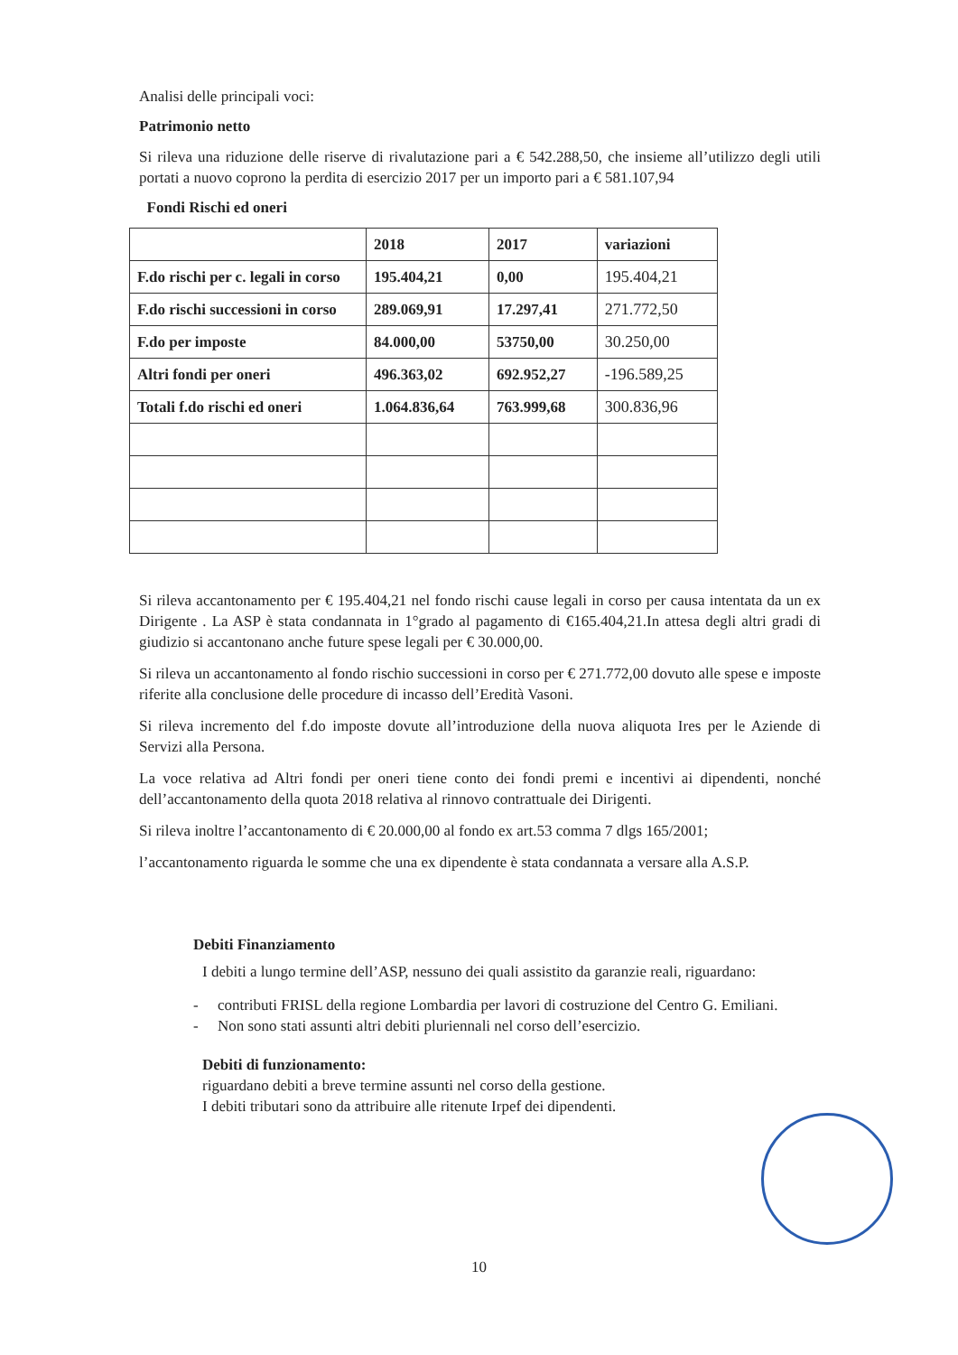Analisi delle principali voci:
Patrimonio netto
Si rileva una riduzione delle riserve di rivalutazione pari a € 542.288,50, che insieme all’utilizzo degli utili portati a nuovo coprono la perdita di esercizio 2017 per un importo pari a € 581.107,94
Fondi Rischi ed oneri
| | 2018 | 2017 | variazioni |
| F.do rischi per c. legali in corso | 195.404,21 | 0,00 | 195.404,21 |
| F.do rischi successioni in corso | 289.069,91 | 17.297,41 | 271.772,50 |
| F.do per imposte | 84.000,00 | 53750,00 | 30.250,00 |
| Altri fondi per oneri | 496.363,02 | 692.952,27 | -196.589,25 |
| Totali f.do rischi ed oneri | 1.064.836,64 | 763.999,68 | 300.836,96 |
Si rileva accantonamento per € 195.404,21 nel fondo rischi cause legali in corso per causa intentata da un ex Dirigente . La ASP è stata condannata in 1°grado al pagamento di €165.404,21.In attesa degli altri gradi di giudizio si accantonano anche future spese legali per € 30.000,00.
Si rileva un accantonamento al fondo rischio successioni in corso per € 271.772,00 dovuto alle spese e imposte riferite alla conclusione delle procedure di incasso dell’Eredità Vasoni.
Si rileva incremento del f.do imposte dovute all’introduzione della nuova aliquota Ires per le Aziende di Servizi alla Persona.
La voce relativa ad Altri fondi per oneri tiene conto dei fondi premi e incentivi ai dipendenti, nonché dell’accantonamento della quota 2018 relativa al rinnovo contrattuale dei Dirigenti.
Si rileva inoltre l’accantonamento di € 20.000,00 al fondo ex art.53 comma 7 dlgs 165/2001;
l’accantonamento riguarda le somme che una ex dipendente è stata condannata a versare alla A.S.P.
Debiti Finanziamento
I debiti a lungo termine dell’ASP, nessuno dei quali assistito da garanzie reali, riguardano:
- contributi FRISL della regione Lombardia per lavori di costruzione del Centro G. Emiliani.
- Non sono stati assunti altri debiti pluriennali nel corso dell’esercizio.
Debiti di funzionamento:
riguardano debiti a breve termine assunti nel corso della gestione.
I debiti tributari sono da attribuire alle ritenute Irpef dei dipendenti.
10